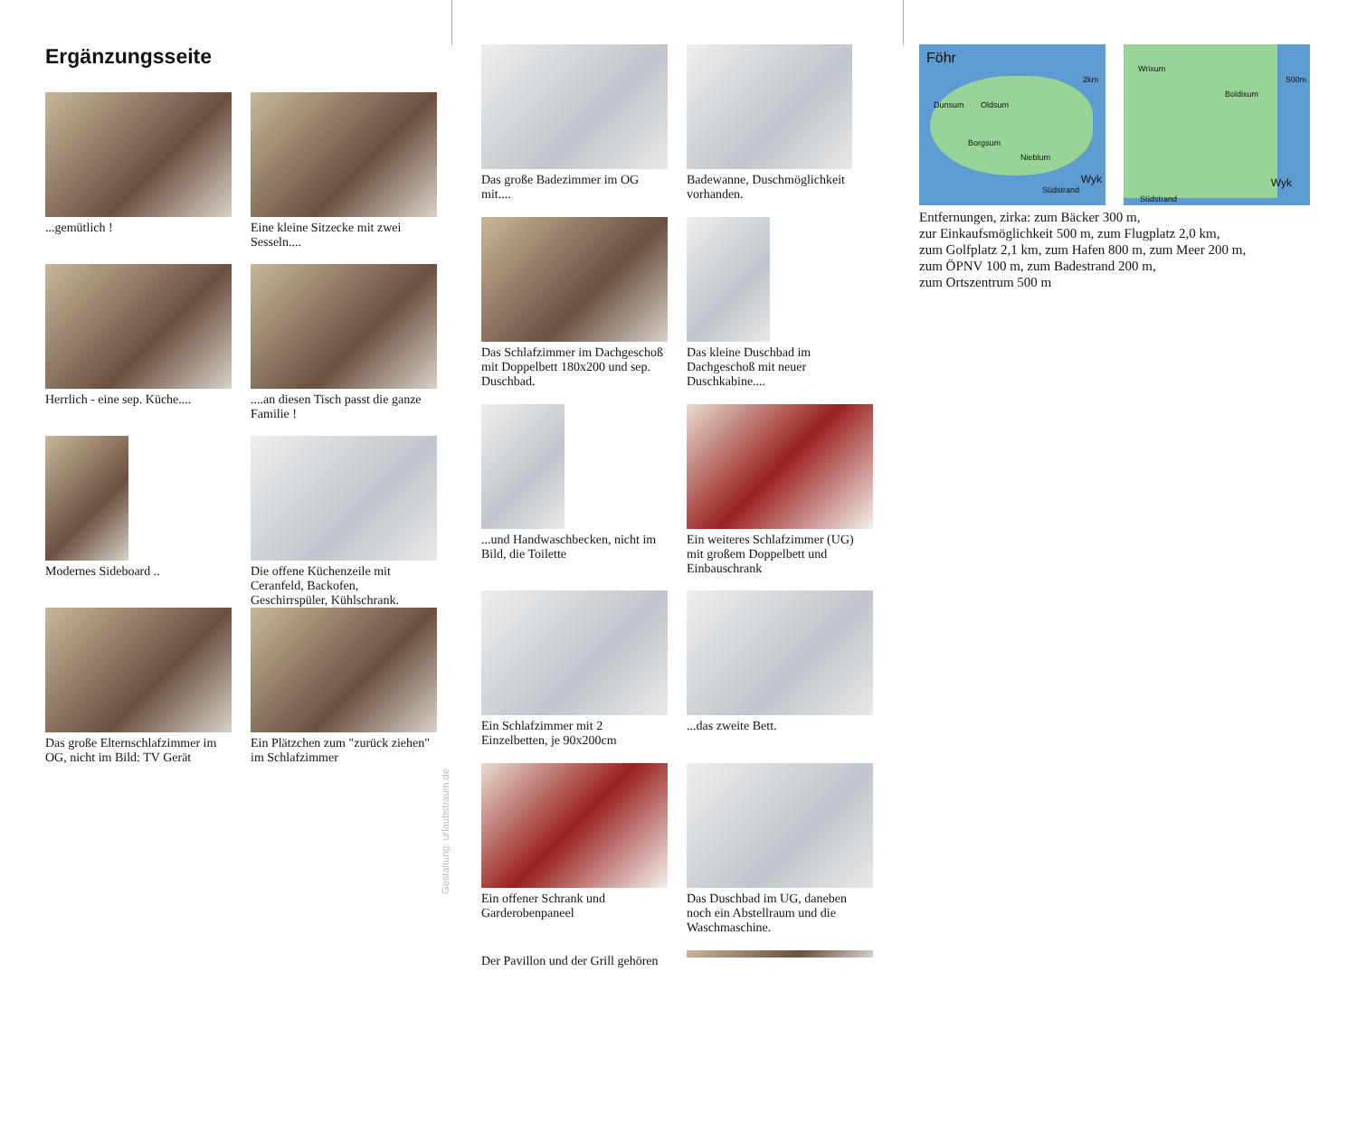Ergänzungsseite
...gemütlich !
Eine kleine Sitzecke mit zwei Sesseln....
Herrlich - eine sep. Küche....
....an diesen Tisch passt die ganze Familie !
Modernes Sideboard ..
Die offene Küchenzeile mit Ceranfeld, Backofen, Geschirrspüler, Kühlschrank.
Das große Elternschlafzimmer im OG, nicht im Bild: TV Gerät
Ein Plätzchen zum "zurück ziehen" im Schlafzimmer
Das große Badezimmer im OG mit....
Badewanne, Duschmöglichkeit vorhanden.
Das Schlafzimmer im Dachgeschoß mit Doppelbett 180x200 und sep. Duschbad.
Das kleine Duschbad im Dachgeschoß mit neuer Duschkabine....
...und Handwaschbecken, nicht im Bild, die Toilette
Ein weiteres Schlafzimmer (UG) mit großem Doppelbett und Einbauschrank
Ein Schlafzimmer mit 2 Einzelbetten, je 90x200cm
...das zweite Bett.
Ein offener Schrank und Garderobenpaneel
Das Duschbad im UG, daneben noch ein Abstellraum und die Waschmaschine.
Der Pavillon und der Grill gehören
Föhr
2km
Dunsum Oldsum
Borgsum
Nieblum
Wyk
Südstrand
Wrixum
500m
Boldixum
Wyk
Südstrand
Entfernungen, zirka: zum Bäcker 300 m,
zur Einkaufsmöglichkeit 500 m, zum Flugplatz 2,0 km,
zum Golfplatz 2,1 km, zum Hafen 800 m, zum Meer 200 m,
zum ÖPNV 100 m, zum Badestrand 200 m,
zum Ortszentrum 500 m
Gestaltung: urlaubstraum.de